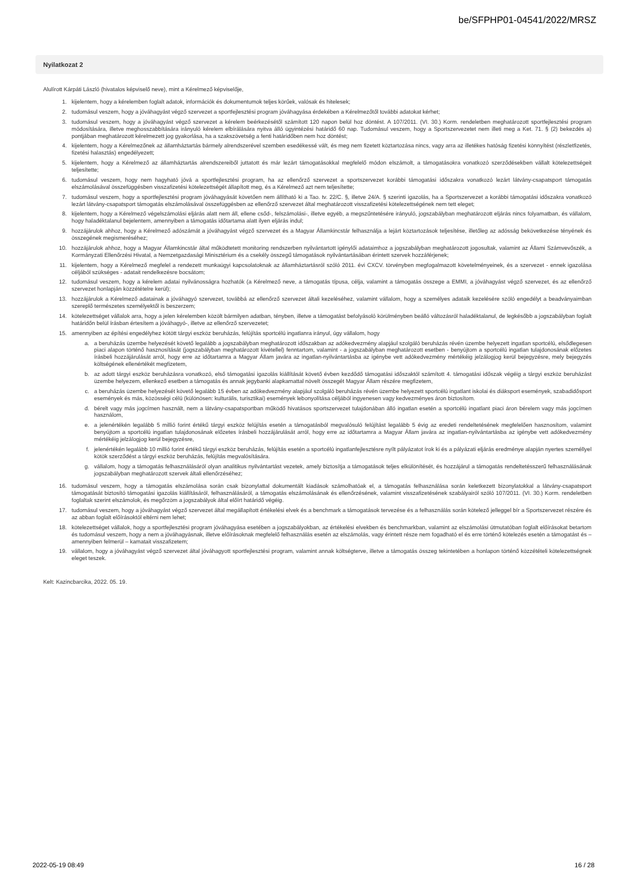be/SFPHP01-04541/2022/MRSZ
Nyilatkozat 2
Alulírott Kárpáti László (hivatalos képviselő neve), mint a Kérelmező képviselője,
1. kijelentem, hogy a kérelemben foglalt adatok, információk és dokumentumok teljes körűek, valósak és hitelesek;
2. tudomásul veszem, hogy a jóváhagyást végző szervezet a sportfejlesztési program jóváhagyása érdekében a Kérelmezőtől további adatokat kérhet;
3. tudomásul veszem, hogy a jóváhagyást végző szervezet a kérelem beérkezésétől számított 120 napon belül hoz döntést. A 107/2011. (VI. 30.) Korm. rendeletben meghatározott sportfejlesztési program módosítására, illetve meghosszabbítására irányuló kérelem elbírálására nyitva álló ügyintézési határidő 60 nap. Tudomásul veszem, hogy a Sportszervezetet nem illeti meg a Ket. 71. § (2) bekezdés a) pontjában meghatározott kérelmezett jog gyakorlása, ha a szakszövetség a fenti határidőben nem hoz döntést;
4. kijelentem, hogy a Kérelmezőnek az államháztartás bármely alrendszerével szemben esedékessé vált, és meg nem fizetett köztartozása nincs, vagy arra az illetékes hatóság fizetési könnyítést (részletfizetés, fizetési halasztás) engedélyezett;
5. kijelentem, hogy a Kérelmező az államháztartás alrendszereiből juttatott és már lezárt támogatásokkal megfelelő módon elszámolt, a támogatásokra vonatkozó szerződésekben vállalt kötelezettségeit teljesítette;
6. tudomásul veszem, hogy nem hagyható jóvá a sportfejlesztési program, ha az ellenőrző szervezet a sportszervezet korábbi támogatási időszakra vonatkozó lezárt látvány-csapatsport támogatás elszámolásával összefüggésben visszafizetési kötelezettségét állapított meg, és a Kérelmező azt nem teljesítette;
7. tudomásul veszem, hogy a sportfejlesztési program jóváhagyását követően nem állítható ki a Tao. tv. 22/C. §, illetve 24/A. § szerinti igazolás, ha a Sportszervezet a korábbi támogatási időszakra vonatkozó lezárt látvány-csapatsport támogatás elszámolásával összefüggésben az ellenőrző szervezet által meghatározott visszafizetési kötelezettségének nem tett eleget;
8. kijelentem, hogy a Kérelmező végelszámolási eljárás alatt nem áll, ellene csőd-, felszámolási-, illetve egyéb, a megszűntetésére irányuló, jogszabályban meghatározott eljárás nincs folyamatban, és vállalom, hogy haladéktalanul bejelentem, amennyiben a támogatás időtartama alatt ilyen eljárás indul;
9. hozzájárulok ahhoz, hogy a Kérelmező adószámát a jóváhagyást végző szervezet és a Magyar Államkincstár felhasználja a lejárt köztartozások teljesítése, illetőleg az adósság bekövetkezése tényének és összegének megismeréséhez;
10. hozzájárulok ahhoz, hogy a Magyar Államkincstár által működtetett monitoring rendszerben nyilvántartott igénylői adataimhoz a jogszabályban meghatározott jogosultak, valamint az Állami Számvevőszék, a Kormányzati Ellenőrzési Hivatal, a Nemzetgazdasági Minisztérium és a csekély összegű támogatások nyilvántartásában érintett szervek hozzáférjenek;
11. kijelentem, hogy a Kérelmező megfelel a rendezett munkaügyi kapcsolatoknak az államháztartásról szóló 2011. évi CXCV. törvényben megfogalmazott követelményeinek, és a szervezet - ennek igazolása céljából szükséges - adatait rendelkezésre bocsátom;
12. tudomásul veszem, hogy a kérelem adatai nyilvánosságra hozhatók (a Kérelmező neve, a támogatás típusa, célja, valamint a támogatás összege a EMMI, a jóváhagyást végző szervezet, és az ellenőrző szervezet honlapján közzétételre kerül);
13. hozzájárulok a Kérelmező adatainak a jóváhagyó szervezet, továbbá az ellenőrző szervezet általi kezeléséhez, valamint vállalom, hogy a személyes adataik kezelésére szóló engedélyt a beadványaimban szereplő természetes személyektől is beszerzem;
14. kötelezettséget vállalok arra, hogy a jelen kérelemben közölt bármilyen adatban, tényben, illetve a támogatást befolyásoló körülményben beálló változásról haladéktalanul, de legkésőbb a jogszabályban foglalt határidőn belül írásban értesítem a jóváhagyó-, illetve az ellenőrző szervezetet;
15. amennyiben az építési engedélyhez kötött tárgyi eszköz beruházás, felújítás sportcélú ingatlanra irányul, úgy vállalom, hogy
a. a beruházás üzembe helyezését követő legalább a jogszabályban meghatározott időszakban az adókedvezmény alapjául szolgáló beruházás révén üzembe helyezett ingatlan sportcélú, elsődlegesen piaci alapon történő hasznosítását (jogszabályban meghatározott kivétellel) fenntartom, valamint - a jogszabályban meghatározott esetben - benyújtom a sportcélú ingatlan tulajdonosának előzetes írásbeli hozzájárulását arról, hogy erre az időtartamra a Magyar Állam javára az ingatlan-nyilvántartásba az igénybe vett adókedvezmény mértékéig jelzálogjog kerül bejegyzésre, mely bejegyzés költségének ellenértékét megfizetem,
b. az adott tárgyi eszköz beruházásra vonatkozó, első támogatási igazolás kiállítását követő évben kezdődő támogatási időszaktól számított 4. támogatási időszak végéig a tárgyi eszköz beruházást üzembe helyezem, ellenkező esetben a támogatás és annak jegybanki alapkamattal növelt összegét Magyar Állam részére megfizetem,
c. a beruházás üzembe helyezését követő legalább 15 évben az adókedvezmény alapjául szolgáló beruházás révén üzembe helyezett sportcélú ingatlant iskolai és diáksport események, szabadidősport események és más, közösségi célú (különösen: kulturális, turisztikai) események lebonyolítása céljából ingyenesen vagy kedvezményes áron biztosítom.
d. bérelt vagy más jogcímen használt, nem a látvány-csapatsportban működő hivatásos sportszervezet tulajdonában álló ingatlan esetén a sportcélú ingatlant piaci áron bérelem vagy más jogcímen használom,
e. a jelenértékén legalább 5 millió forint értékű tárgyi eszköz felújítás esetén a támogatásból megvalósuló felújítást legalább 5 évig az eredeti rendeltetésének megfelelően hasznosítom, valamint benyújtom a sportcélú ingatlan tulajdonosának előzetes írásbeli hozzájárulását arról, hogy erre az időtartamra a Magyar Állam javára az ingatlan-nyilvántartásba az igénybe vett adókedvezmény mértékéig jelzálogjog kerül bejegyzésre,
f. jelenértékén legalább 10 millió forint értékű tárgyi eszköz beruházás, felújítás esetén a sportcélú ingatlanfejlesztésre nyílt pályázatot írok ki és a pályázati eljárás eredménye alapján nyertes személlyel kötök szerződést a tárgyi eszköz beruházás, felújítás megvalósítására.
g. vállalom, hogy a támogatás felhasználásáról olyan analitikus nyilvántartást vezetek, amely biztosítja a támogatások teljes elkülönítését, és hozzájárul a támogatás rendeltetésszerű felhasználásának jogszabályban meghatározott szervek általi ellenőrzéséhez;
16. tudomásul veszem, hogy a támogatás elszámolása során csak bizonylattal dokumentált kiadások számolhatóak el, a támogatás felhasználása során keletkezett bizonylatokkal a látvány-csapatsport támogatását biztosító támogatási igazolás kiállításáról, felhasználásáról, a támogatás elszámolásának és ellenőrzésének, valamint visszafizetésének szabályairól szóló 107/2011. (VI. 30.) Korm. rendeletben foglaltak szerint elszámolok, és megőrzöm a jogszabályok által előírt határidő végéig.
17. tudomásul veszem, hogy a jóváhagyást végző szervezet által megállapított értékelési elvek és a benchmark a támogatások tervezése és a felhasználás során kötelező jelleggel bír a Sportszervezet részére és az abban foglalt előírásoktól eltérni nem lehet;
18. kötelezettséget vállalok, hogy a sportfejlesztési program jóváhagyása esetében a jogszabályokban, az értékelési elvekben és benchmarkban, valamint az elszámolási útmutatóban foglalt előírásokat betartom és tudomásul veszem, hogy a nem a jóváhagyásnak, illetve előírásoknak megfelelő felhasználás esetén az elszámolás, vagy érintett része nem fogadható el és erre történő kötelezés esetén a támogatást és –amennyiben felmerül – kamatait visszafizetem;
19. vállalom, hogy a jóváhagyást végző szervezet által jóváhagyott sportfejlesztési program, valamint annak költségterve, illetve a támogatás összeg tekintetében a honlapon történő közzétételi kötelezettségnek eleget teszek.
Kelt: Kazincbarcika, 2022. 05. 19.
2022-05-19 08:49 16 / 28